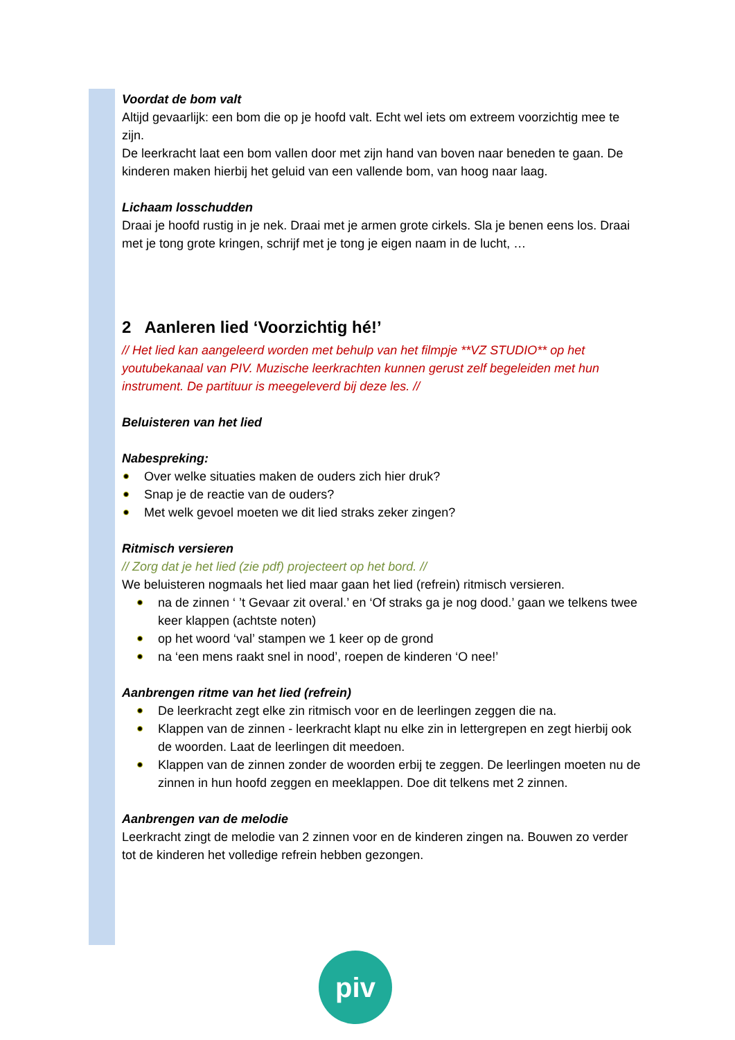Voordat de bom valt
Altijd gevaarlijk: een bom die op je hoofd valt. Echt wel iets om extreem voorzichtig mee te zijn.
De leerkracht laat een bom vallen door met zijn hand van boven naar beneden te gaan. De kinderen maken hierbij het geluid van een vallende bom, van hoog naar laag.
Lichaam losschudden
Draai je hoofd rustig in je nek. Draai met je armen grote cirkels. Sla je benen eens los. Draai met je tong grote kringen, schrijf met je tong je eigen naam in de lucht, …
2 Aanleren lied ‘Voorzichtig hé!’
// Het lied kan aangeleerd worden met behulp van het filmpje **VZ STUDIO** op het youtubekanaal van PIV. Muzische leerkrachten kunnen gerust zelf begeleiden met hun instrument. De partituur is meegeleverd bij deze les. //
Beluisteren van het lied
Nabespreking:
Over welke situaties maken de ouders zich hier druk?
Snap je de reactie van de ouders?
Met welk gevoel moeten we dit lied straks zeker zingen?
Ritmisch versieren
// Zorg dat je het lied (zie pdf) projecteert op het bord. //
We beluisteren nogmaals het lied maar gaan het lied (refrein) ritmisch versieren.
na de zinnen ‘ ’t Gevaar zit overal.’ en ‘Of straks ga je nog dood.’ gaan we telkens twee keer klappen (achtste noten)
op het woord ‘val’ stampen we 1 keer op de grond
na ‘een mens raakt snel in nood’, roepen de kinderen ‘O nee!’
Aanbrengen ritme van het lied (refrein)
De leerkracht zegt elke zin ritmisch voor en de leerlingen zeggen die na.
Klappen van de zinnen - leerkracht klapt nu elke zin in lettergrepen en zegt hierbij ook de woorden. Laat de leerlingen dit meedoen.
Klappen van de zinnen zonder de woorden erbij te zeggen. De leerlingen moeten nu de zinnen in hun hoofd zeggen en meeklappen. Doe dit telkens met 2 zinnen.
Aanbrengen van de melodie
Leerkracht zingt de melodie van 2 zinnen voor en de kinderen zingen na. Bouwen zo verder tot de kinderen het volledige refrein hebben gezongen.
piv